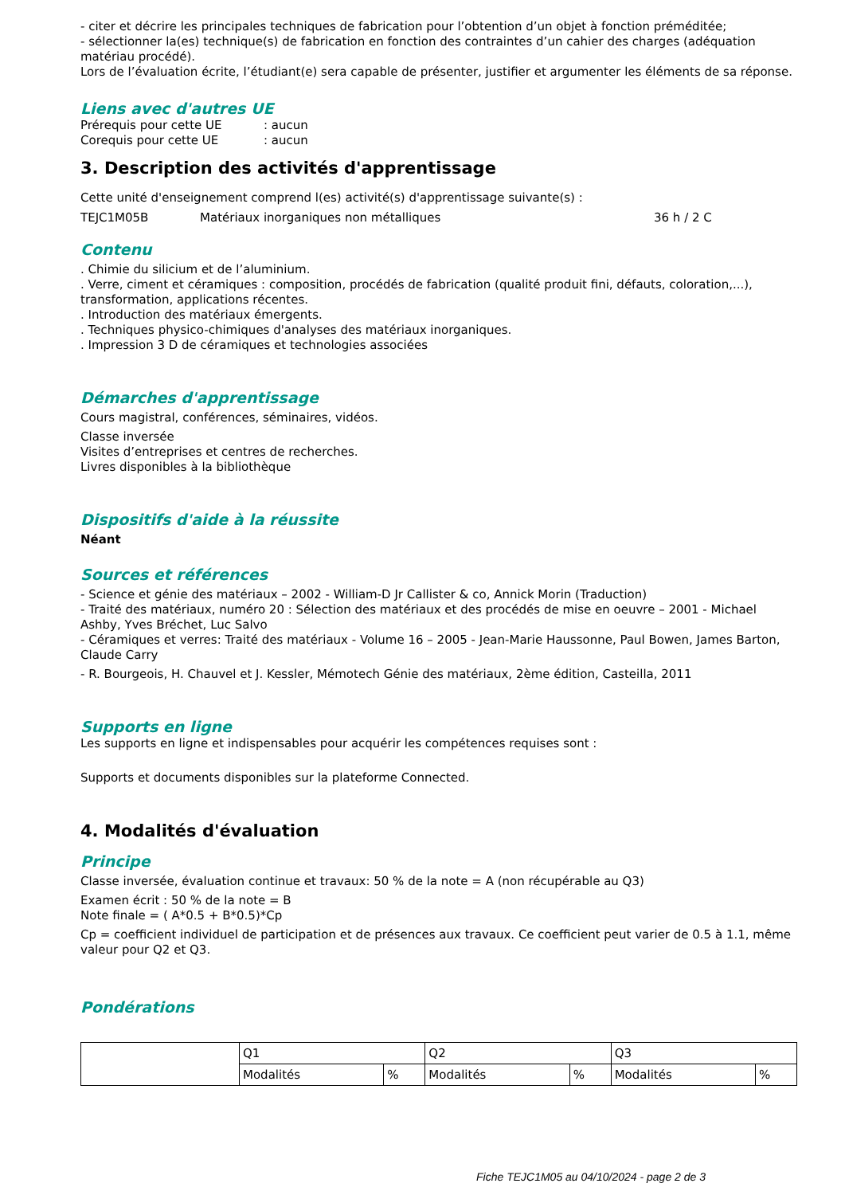- citer et décrire les principales techniques de fabrication pour l’obtention d’un objet à fonction préméditée;
- sélectionner la(es) technique(s) de fabrication en fonction des contraintes d’un cahier des charges (adéquation matériau procédé).
Lors de l’évaluation écrite, l’étudiant(e) sera capable de présenter, justifier et argumenter les éléments de sa réponse.
Liens avec d'autres UE
| Prérequis pour cette UE | : aucun |
| Corequis pour cette UE | : aucun |
3. Description des activités d'apprentissage
Cette unité d'enseignement comprend l(es) activité(s) d'apprentissage suivante(s) :
| TEJC1M05B | Matériaux inorganiques non métalliques | 36 h / 2 C |
Contenu
. Chimie du silicium et de l’aluminium.
. Verre, ciment et céramiques : composition, procédés de fabrication (qualité produit fini, défauts, coloration,...), transformation, applications récentes.
. Introduction des matériaux émergents.
. Techniques physico-chimiques d'analyses des matériaux inorganiques.
. Impression 3 D de céramiques et technologies associées
Démarches d'apprentissage
Cours magistral, conférences, séminaires, vidéos.
Classe inversée
Visites d’entreprises et centres de recherches.
Livres disponibles à la bibliothèque
Dispositifs d'aide à la réussite
Néant
Sources et références
- Science et génie des matériaux – 2002 - William-D Jr Callister & co, Annick Morin (Traduction)
- Traité des matériaux, numéro 20 : Sélection des matériaux et des procédés de mise en oeuvre – 2001 - Michael Ashby, Yves Bréchet, Luc Salvo
- Céramiques et verres: Traité des matériaux - Volume 16 – 2005 - Jean-Marie Haussonne, Paul Bowen, James Barton, Claude Carry
- R. Bourgeois, H. Chauvel et J. Kessler, Mémotech Génie des matériaux, 2ème édition, Casteilla, 2011
Supports en ligne
Les supports en ligne et indispensables pour acquérir les compétences requises sont :
Supports et documents disponibles sur la plateforme Connected.
4. Modalités d'évaluation
Principe
Classe inversée, évaluation continue et travaux: 50 % de la note = A (non récupérable au Q3)
Examen écrit : 50 % de la note = B
Note finale = ( A*0.5 + B*0.5)*Cp
Cp = coefficient individuel de participation et de présences aux travaux. Ce coefficient peut varier de 0.5 à 1.1, même valeur pour Q2 et Q3.
Pondérations
| | Q1 | | Q2 | | Q3 | |
| | Modalités | % | Modalités | % | Modalités | % |
Fiche TEJC1M05 au 04/10/2024 - page 2 de 3